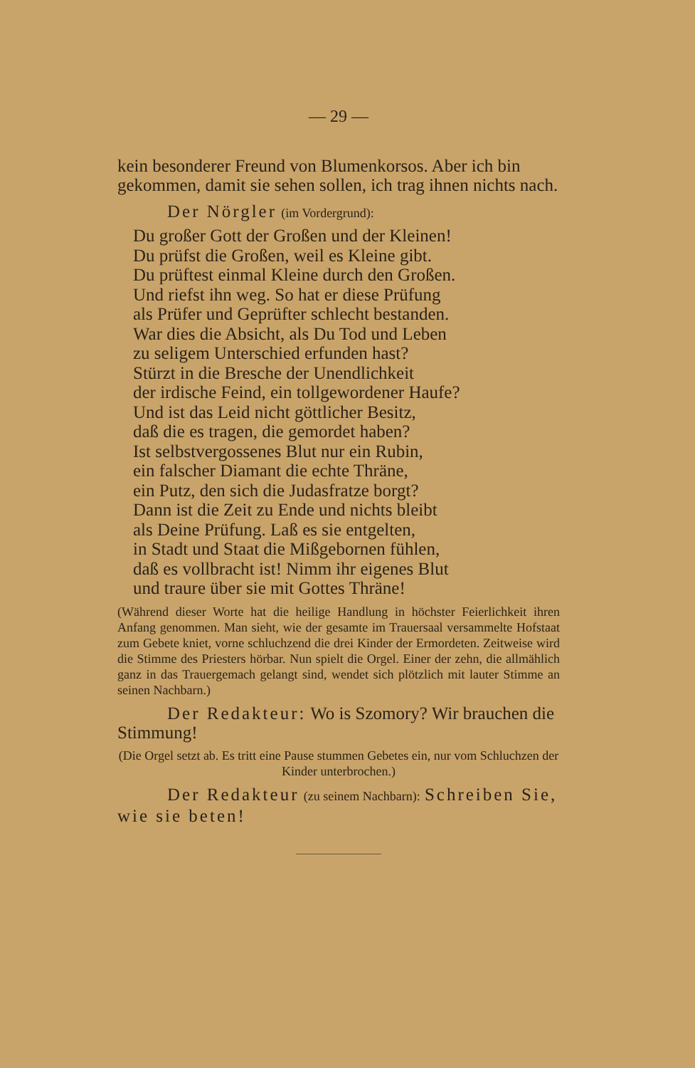— 29 —
kein besonderer Freund von Blumenkorsos. Aber ich bin gekommen, damit sie sehen sollen, ich trag ihnen nichts nach.
Der Nörgler (im Vordergrund):
Du großer Gott der Großen und der Kleinen!
Du prüfst die Großen, weil es Kleine gibt.
Du prüftest einmal Kleine durch den Großen.
Und riefst ihn weg. So hat er diese Prüfung
als Prüfer und Geprüfter schlecht bestanden.
War dies die Absicht, als Du Tod und Leben
zu seligem Unterschied erfunden hast?
Stürzt in die Bresche der Unendlichkeit
der irdische Feind, ein tollgewordener Haufe?
Und ist das Leid nicht göttlicher Besitz,
daß die es tragen, die gemordet haben?
Ist selbstvergossenes Blut nur ein Rubin,
ein falscher Diamant die echte Thräne,
ein Putz, den sich die Judasfratze borgt?
Dann ist die Zeit zu Ende und nichts bleibt
als Deine Prüfung. Laß es sie entgelten,
in Stadt und Staat die Mißgebornen fühlen,
daß es vollbracht ist! Nimm ihr eigenes Blut
und traure über sie mit Gottes Thräne!
(Während dieser Worte hat die heilige Handlung in höchster Feierlichkeit ihren Anfang genommen. Man sieht, wie der gesamte im Trauersaal versammelte Hofstaat zum Gebete kniet, vorne schluchzend die drei Kinder der Ermordeten. Zeitweise wird die Stimme des Priesters hörbar. Nun spielt die Orgel. Einer der zehn, die allmählich ganz in das Trauergemach gelangt sind, wendet sich plötzlich mit lauter Stimme an seinen Nachbarn.)
Der Redakteur: Wo is Szomory? Wir brauchen die Stimmung!
(Die Orgel setzt ab. Es tritt eine Pause stummen Gebetes ein, nur vom Schluchzen der Kinder unterbrochen.)
Der Redakteur (zu seinem Nachbarn): Schreiben Sie, wie sie beten!